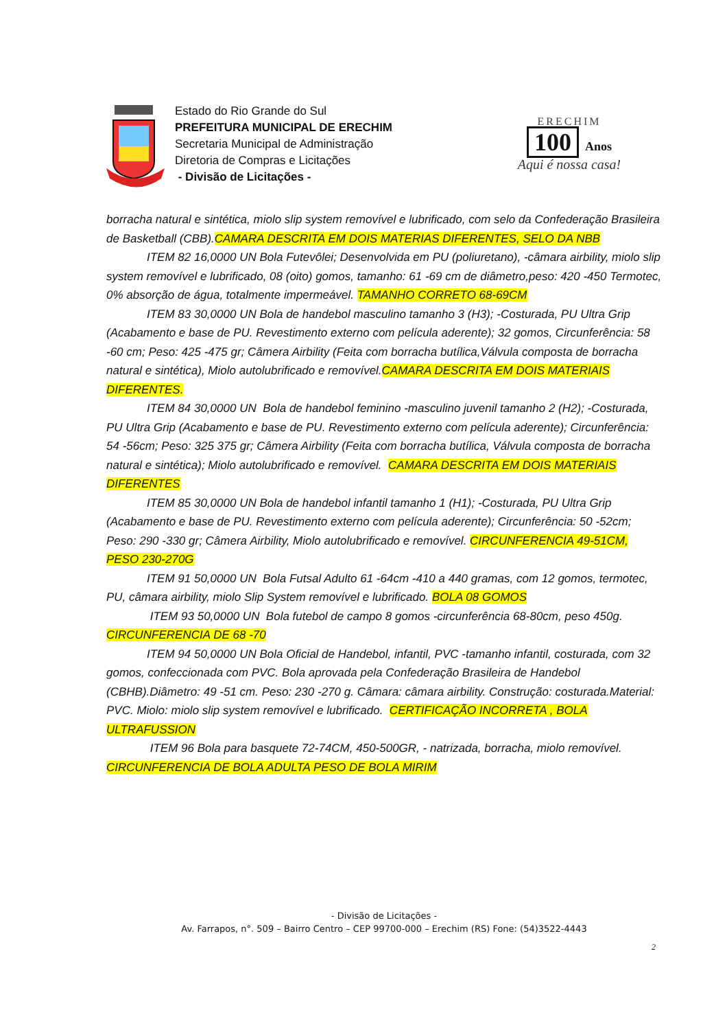Estado do Rio Grande do Sul
PREFEITURA MUNICIPAL DE ERECHIM
Secretaria Municipal de Administração
Diretoria de Compras e Licitações
- Divisão de Licitações -
ERECHIM
100 Anos
Aqui é nossa casa!
borracha natural e sintética, miolo slip system removível e lubrificado, com selo da Confederação Brasileira de Basketball (CBB).CAMARA DESCRITA EM DOIS MATERIAS DIFERENTES, SELO DA NBB
ITEM 82 16,0000 UN Bola Futevôlei; Desenvolvida em PU (poliuretano), -câmara airbility, miolo slip system removível e lubrificado, 08 (oito) gomos, tamanho: 61 -69 cm de diâmetro,peso: 420 -450 Termotec, 0% absorção de água, totalmente impermeável. TAMANHO CORRETO 68-69CM
ITEM 83 30,0000 UN Bola de handebol masculino tamanho 3 (H3); -Costurada, PU Ultra Grip (Acabamento e base de PU. Revestimento externo com película aderente); 32 gomos, Circunferência: 58 -60 cm; Peso: 425 -475 gr; Câmera Airbility (Feita com borracha butílica,Válvula composta de borracha natural e sintética), Miolo autolubrificado e removível.CAMARA DESCRITA EM DOIS MATERIAIS DIFERENTES.
ITEM 84 30,0000 UN Bola de handebol feminino -masculino juvenil tamanho 2 (H2); -Costurada, PU Ultra Grip (Acabamento e base de PU. Revestimento externo com película aderente); Circunferência: 54 -56cm; Peso: 325 375 gr; Câmera Airbility (Feita com borracha butílica, Válvula composta de borracha natural e sintética); Miolo autolubrificado e removível. CAMARA DESCRITA EM DOIS MATERIAIS DIFERENTES
ITEM 85 30,0000 UN Bola de handebol infantil tamanho 1 (H1); -Costurada, PU Ultra Grip (Acabamento e base de PU. Revestimento externo com película aderente); Circunferência: 50 -52cm; Peso: 290 -330 gr; Câmera Airbility, Miolo autolubrificado e removível. CIRCUNFERENCIA 49-51CM, PESO 230-270G
ITEM 91 50,0000 UN Bola Futsal Adulto 61 -64cm -410 a 440 gramas, com 12 gomos, termotec, PU, câmara airbility, miolo Slip System removível e lubrificado. BOLA 08 GOMOS
ITEM 93 50,0000 UN Bola futebol de campo 8 gomos -circunferência 68-80cm, peso 450g. CIRCUNFERENCIA DE 68 -70
ITEM 94 50,0000 UN Bola Oficial de Handebol, infantil, PVC -tamanho infantil, costurada, com 32 gomos, confeccionada com PVC. Bola aprovada pela Confederação Brasileira de Handebol (CBHB).Diâmetro: 49 -51 cm. Peso: 230 -270 g. Câmara: câmara airbility. Construção: costurada.Material: PVC. Miolo: miolo slip system removível e lubrificado. CERTIFICAÇÃO INCORRETA , BOLA ULTRAFUSSION
ITEM 96 Bola para basquete 72-74CM, 450-500GR, - natrizada, borracha, miolo removível. CIRCUNFERENCIA DE BOLA ADULTA PESO DE BOLA MIRIM
- Divisão de Licitações -
Av. Farrapos, n°. 509 – Bairro Centro – CEP 99700-000 – Erechim (RS) Fone: (54)3522-4443
2